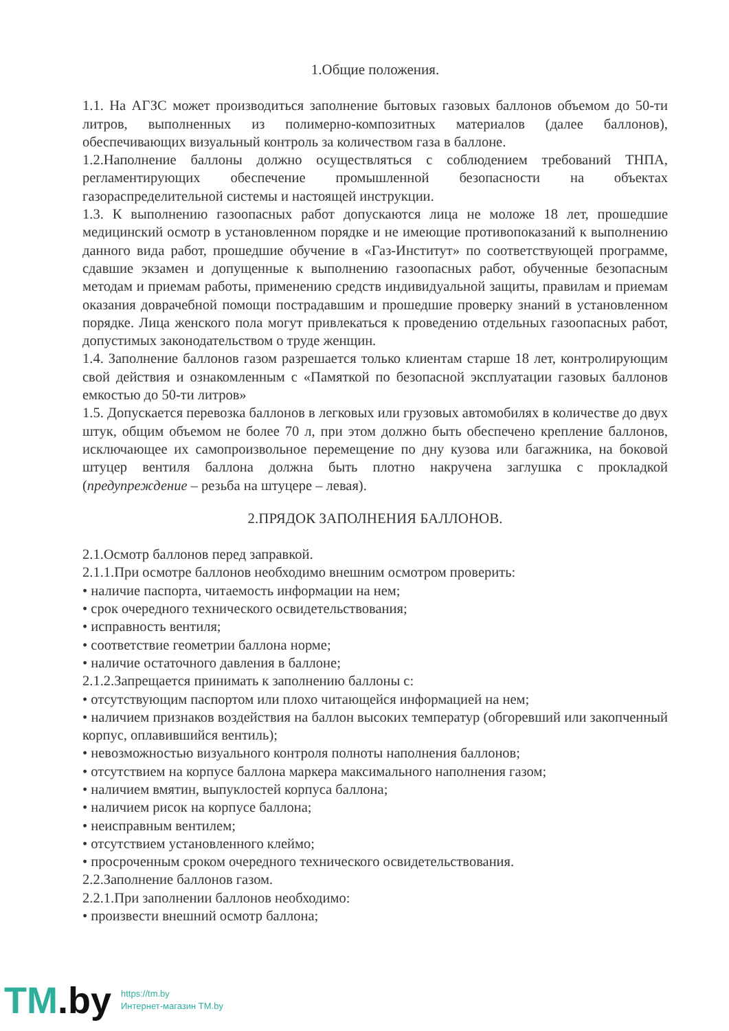1.Общие положения.
1.1. На АГЗС может производиться заполнение бытовых газовых баллонов объемом до 50-ти литров, выполненных из полимерно-композитных материалов (далее баллонов), обеспечивающих визуальный контроль за количеством газа в баллоне.
1.2.Наполнение баллоны должно осуществляться с соблюдением требований ТНПА, регламентирующих обеспечение промышленной безопасности на объектах газораспределительной системы и настоящей инструкции.
1.3. К выполнению газоопасных работ допускаются лица не моложе 18 лет, прошедшие медицинский осмотр в установленном порядке и не имеющие противопоказаний к выполнению данного вида работ, прошедшие обучение в «Газ-Институт» по соответствующей программе, сдавшие экзамен и допущенные к выполнению газоопасных работ, обученные безопасным методам и приемам работы, применению средств индивидуальной защиты, правилам и приемам оказания доврачебной помощи пострадавшим и прошедшие проверку знаний в установленном порядке. Лица женского пола могут привлекаться к проведению отдельных газоопасных работ, допустимых законодательством о труде женщин.
1.4. Заполнение баллонов газом разрешается только клиентам старше 18 лет, контролирующим свой действия и ознакомленным с «Памяткой по безопасной эксплуатации газовых баллонов емкостью до 50-ти литров»
1.5. Допускается перевозка баллонов в легковых или грузовых автомобилях в количестве до двух штук, общим объемом не более 70 л, при этом должно быть обеспечено крепление баллонов, исключающее их самопроизвольное перемещение по дну кузова или багажника, на боковой штуцер вентиля баллона должна быть плотно накручена заглушка с прокладкой (предупреждение – резьба на штуцере – левая).
2.ПРЯДОК ЗАПОЛНЕНИЯ БАЛЛОНОВ.
2.1.Осмотр баллонов перед заправкой.
2.1.1.При осмотре баллонов необходимо внешним осмотром проверить:
• наличие паспорта, читаемость информации на нем;
• срок очередного технического освидетельствования;
• исправность вентиля;
• соответствие геометрии баллона норме;
• наличие остаточного давления в баллоне;
2.1.2.Запрещается принимать к заполнению баллоны с:
• отсутствующим паспортом или плохо читающейся информацией на нем;
• наличием признаков воздействия на баллон высоких температур (обгоревший или закопченный корпус, оплавившийся вентиль);
• невозможностью визуального контроля полноты наполнения баллонов;
• отсутствием на корпусе баллона маркера максимального наполнения газом;
• наличием вмятин, выпуклостей корпуса баллона;
• наличием рисок на корпусе баллона;
• неисправным вентилем;
• отсутствием установленного клеймо;
• просроченным сроком очередного технического освидетельствования.
2.2.Заполнение баллонов газом.
2.2.1.При заполнении баллонов необходимо:
• произвести внешний осмотр баллона;
TM.by
https://tm.by
Интернет-магазин TM.by